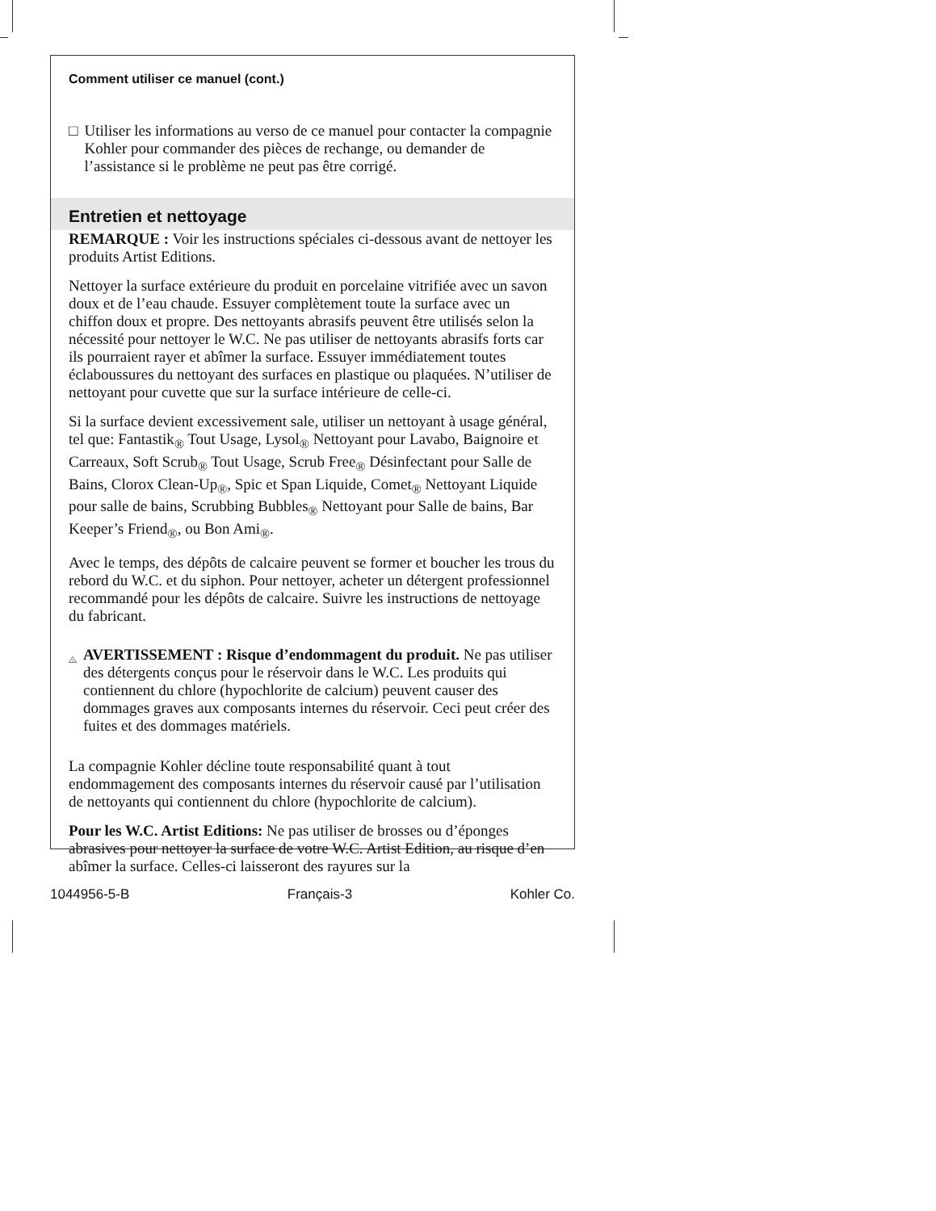Comment utiliser ce manuel (cont.)
□ Utiliser les informations au verso de ce manuel pour contacter la compagnie Kohler pour commander des pièces de rechange, ou demander de l’assistance si le problème ne peut pas être corrigé.
Entretien et nettoyage
REMARQUE : Voir les instructions spéciales ci-dessous avant de nettoyer les produits Artist Editions.
Nettoyer la surface extérieure du produit en porcelaine vitrifiée avec un savon doux et de l’eau chaude. Essuyer complètement toute la surface avec un chiffon doux et propre. Des nettoyants abrasifs peuvent être utilisés selon la nécessité pour nettoyer le W.C. Ne pas utiliser de nettoyants abrasifs forts car ils pourraient rayer et abîmer la surface. Essuyer immédiatement toutes éclaboussures du nettoyant des surfaces en plastique ou plaquées. N’utiliser de nettoyant pour cuvette que sur la surface intérieure de celle-ci.
Si la surface devient excessivement sale, utiliser un nettoyant à usage général, tel que: Fantastik<sub>®</sub> Tout Usage, Lysol<sub>®</sub> Nettoyant pour Lavabo, Baignoire et Carreaux, Soft Scrub<sub>®</sub> Tout Usage, Scrub Free<sub>®</sub> Désinfectant pour Salle de Bains, Clorox Clean-Up<sub>®</sub>, Spic et Span Liquide, Comet<sub>®</sub> Nettoyant Liquide pour salle de bains, Scrubbing Bubbles<sub>®</sub> Nettoyant pour Salle de bains, Bar Keeper’s Friend<sub>®</sub>, ou Bon Ami<sub>®</sub>.
Avec le temps, des dépôts de calcaire peuvent se former et boucher les trous du rebord du W.C. et du siphon. Pour nettoyer, acheter un détergent professionnel recommandé pour les dépôts de calcaire. Suivre les instructions de nettoyage du fabricant.
!
AVERTISSEMENT : Risque d’endommagent du produit. Ne pas utiliser des détergents conçus pour le réservoir dans le W.C. Les produits qui contiennent du chlore (hypochlorite de calcium) peuvent causer des dommages graves aux composants internes du réservoir. Ceci peut créer des fuites et des dommages matériels.
La compagnie Kohler décline toute responsabilité quant à tout endommagement des composants internes du réservoir causé par l’utilisation de nettoyants qui contiennent du chlore (hypochlorite de calcium).
Pour les W.C. Artist Editions: Ne pas utiliser de brosses ou d’éponges abrasives pour nettoyer la surface de votre W.C. Artist Edition, au risque d’en abîmer la surface. Celles-ci laisseront des rayures sur la
1044956-5-B Français-3 Kohler Co.